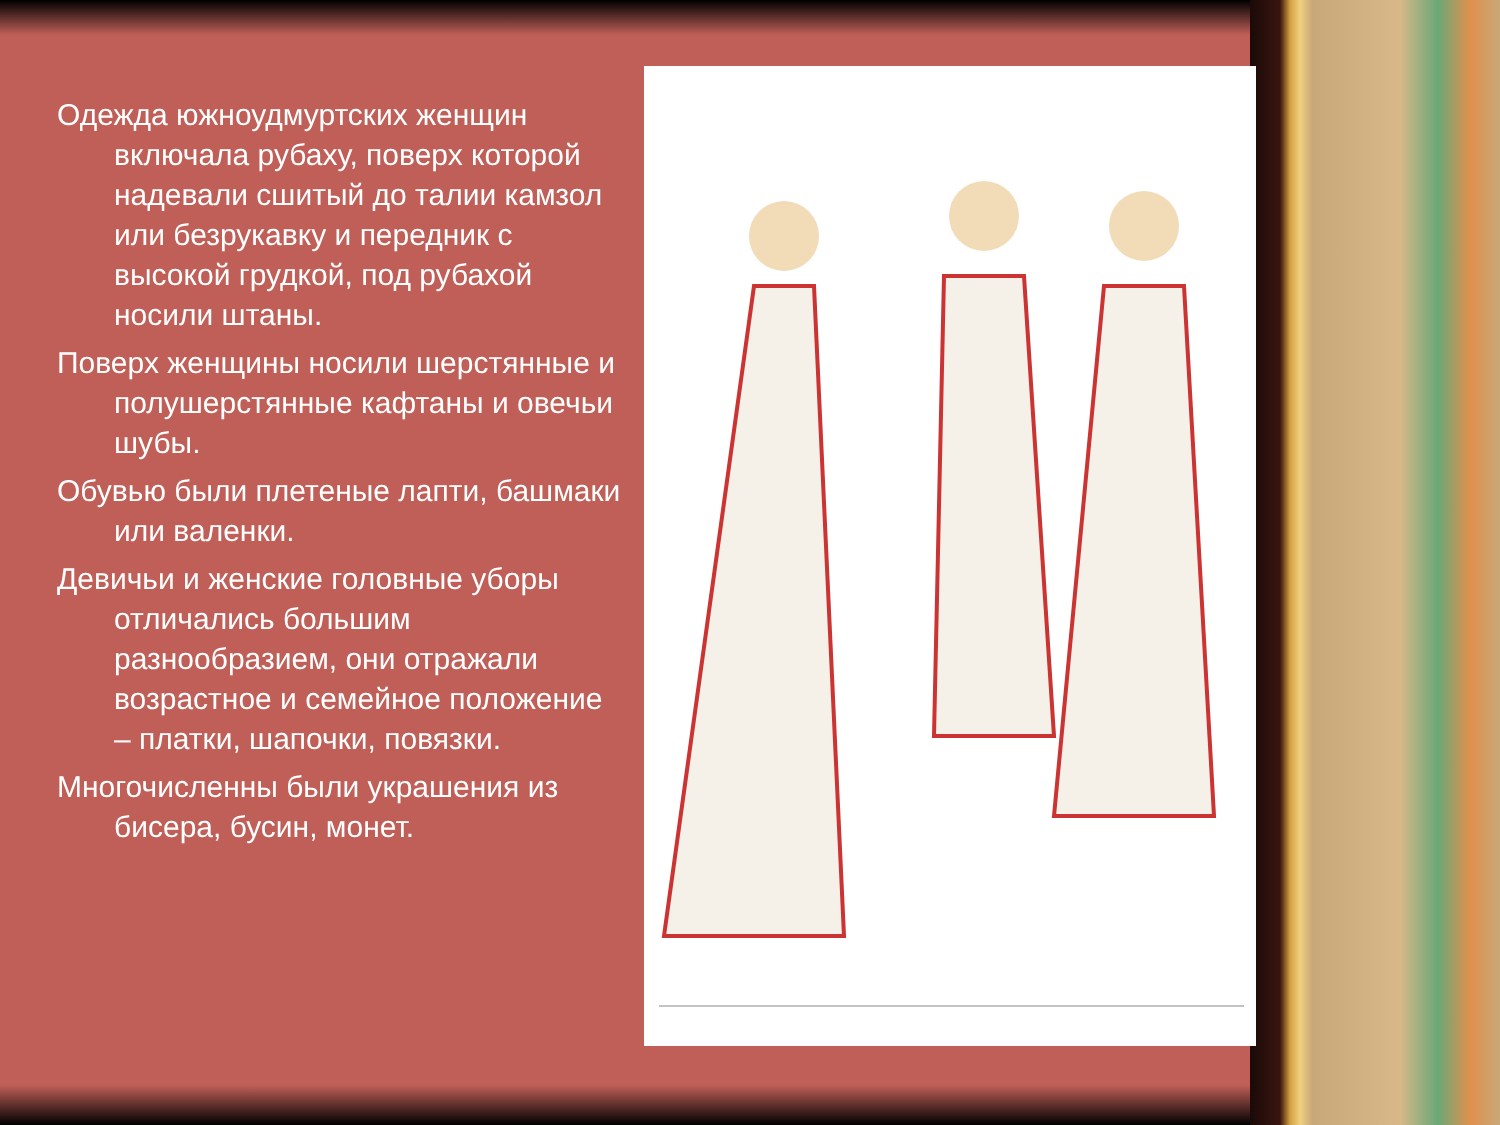Одежда южноудмуртских женщин включала рубаху, поверх которой надевали сшитый до талии камзол или безрукавку и передник с высокой грудкой, под рубахой носили штаны.
Поверх женщины носили шерстянные и полушерстянные кафтаны и овечьи шубы.
Обувью были плетеные лапти, башмаки или валенки.
Девичьи и женские головные уборы отличались большим разнообразием, они отражали возрастное и семейное положение – платки, шапочки, повязки.
Многочисленны были украшения из бисера, бусин, монет.